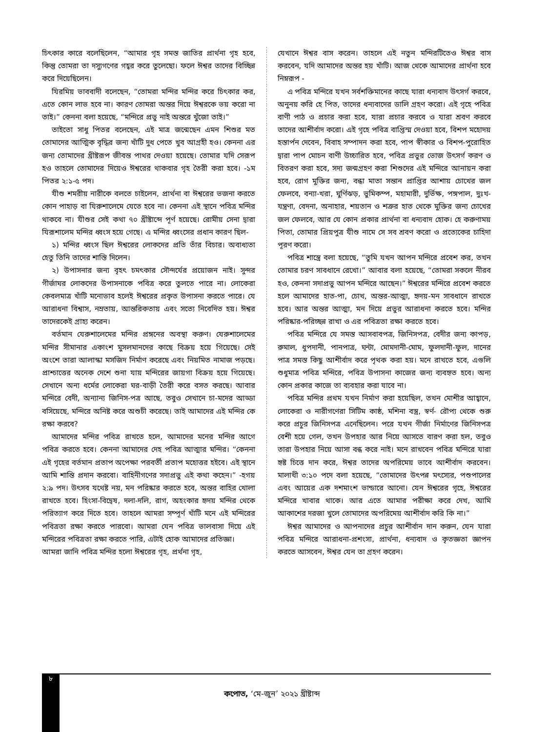চিৎকার কারে বলেছিলেন, “আমার গৃহ সমস্ত জাতির প্রার্থনা গৃহ হবে, কিন্তু তোমরা তা দস্যুগণের গহ্বর করে তুলেছো। ফলে ঈশ্বর তাদের বিচ্ছিন্ন করে দিয়েছিলেন।
যিরমিয় ভাববাদী বলেছেন, “তোমরা মন্দির মন্দির করে চিৎকার কর, এতে কোন লাভ হবে না। কারণ তোমরা অন্তর দিয়ে ঈশ্বরকে ভয় করো না তাই।” কেননা বলা হয়েছে, “মন্দিরে প্রভু নাই অন্তরে খুঁজো তাই।”
তাইতো সাধু পিতর বলেছেন, এই মাত্র জন্মেছেন এমন শিশুর মত তোমাদের আত্মিক বৃদ্ধির জন্য খাঁটি দুধ পেতে খুব আগ্রহী হও। কেননা এর জন্য তোমাদের খ্রীষ্টরূপ জীবন্ত পাথর দেওয়া হয়েছে। তোমার যদি সেরূপ হও তাহলে তোমাদের দিয়েও ঈশ্বরের থাকবার গৃহ তৈরী করা হবে। -১ম পিতর ২:১-৫ পদ।
যীশু শমরীয় নারীকে বলতে চাইলেন, প্রার্থনা বা ঈশ্বরের ভজনা করতে কোন পাহাড় বা যিরুশালেমে যেতে হবে না। কেননা এই স্থানে পবিত্র মন্দির থাকবে না। যীশুর সেই কথা ৭০ খ্রীষ্টাব্দে পূর্ণ হয়েছে। রোমীয় সেনা দ্বারা যিরূশালেম মন্দির ধ্বংস হয়ে গেছে। এ মন্দির ধ্বংসের প্রধান কারণ ছিল-
১) মন্দির ধ্বংস ছিল ঈশ্বরের লোকদের প্রতি তাঁর বিচার। অবাধ্যতা হেতু তিনি তাদের শাস্তি দিলেন।
২) উপাসনার জন্য বৃহৎ চমৎকার সৌন্দর্যের প্রয়োজন নাই। সুন্দর গীর্জাঘর লোকদের উপাসনাকে পবিত্র করে তুলতে পারে না। লোকেরা কেবলমাত্র খাঁটি মনোভাব হলেই ঈশ্বরের প্রকৃত উপাসনা করতে পারে। যে আরাধনা বিশ্বাস, নম্রতায়, আন্তরিকতায় এবং সত্যে নিবেদিত হয়। ঈশ্বর তাদেরকেই গ্রাহ্য করেন।
বর্তমান যেরুশালেমের মন্দির প্রঙ্গনের অবস্থা করুণ। যেরুশালেমের মন্দির সীমানার একাংশ মুসলমানদের কাছে বিক্রয় হয়ে গিয়েছে। সেই অংশে তারা আলাস্কা মসজিদ নির্মাণ করেছে এবং নিয়মিত নামাজ পড়ছে। প্রাশ্চাত্তের অনেক দেশে শুনা যায় মন্দিরের জায়গা বিক্রয় হয়ে গিয়েছে। সেখানে অন্য ধর্মের লোকেরা ঘর-বাড়ী তৈরী করে বসত করছে। আবার মন্দিরে বেদী, অন্যান্য জিনিস-পত্র আছে, তবুও সেখানে চা-মদের আড্ডা বসিয়েছে, মন্দিরে অনিষ্ট করে অশুচী করেছে। তাই আমাদের এই মন্দির কে রক্ষা করবে?
আমাদের মন্দির পবিত্র রাখতে হলে, আমাদের মনের মন্দির আগে পবিত্র করতে হবে। কেননা আমাদের দেহ পবিত্র আত্মার মন্দির। “কেননা এই গৃহের বর্তমান প্রতাপ অপেক্ষা পরবর্তী প্রতাপ মহোত্তর হইবে। এই স্থানে আমি শান্তি প্রদান করবো। বাহিনীগণের সদাপ্রভু এই কথা কহেন।” -হগয় ২:৯ পদ। উৎসব যথেষ্ট নয়, মন পরিষ্কার করতে হবে, অন্তর বাহির খোলা রাখতে হবে। হিংসা-বিদ্বেষ, দলা-দলি, রাগ, অহংকার হৃদয় মন্দির থেকে পরিত্যাগ করে দিতে হবে। তাহলে আমরা সম্পূর্ণ খাঁটি মনে এই মন্দিরের পবিত্রতা রক্ষা করতে পারবো। আমরা যেন পবিত্র ভালবাসা দিয়ে এই মন্দিরের পবিত্রতা রক্ষা করতে পারি, এটাই হোক আমাদের প্রতিজ্ঞা।
আমরা জানি পবিত্র মন্দির হলো ঈশ্বরের গৃহ, প্রর্থনা গৃহ,
যেখানে ঈশ্বর বাস করেন। তাহলে এই নতুন মন্দিরটিতেও ঈশ্বর বাস করবেন, যদি আমাদের অন্তর হয় খাঁটি। আজ থেকে আমাদের প্রার্থনা হবে নিম্নরূপ -
এ পবিত্র মন্দিরে যখন সর্বশক্তিমানের কাছে যারা ধন্যবাদ উৎসর্গ করবে, অনুনয় করি হে পিত, তাদের ধন্যবাদের ডালি গ্রহণ করো। এই গৃহে পবিত্র বাণী পাঠ ও প্রচার করা হবে, যারা প্রচার করবে ও যারা শ্রবণ করবে তাদের আশীর্বাদ করো। এই গৃহে পবিত্র বাপ্তিস্ম দেওয়া হবে, বিশপ মহোদয় হস্তার্পন দেবেন, বিবাহ সম্পাদন করা হবে, পাপ স্বীকার ও বিশপ-পুরোহিত দ্বারা পাপ মোচন বাণী উচ্চারিত হবে, পবিত্র প্রভুর ভোজ উৎসর্গ করণ ও বিতরণ করা হবে, সদ্য জন্মগ্রহণ করা শিশুদের এই মন্দিরে আনায়ন করা হবে, রোগ মুক্তির জন্য, বন্ধা মাতা সন্তান প্রাপ্তির আশায় চোখের জল ফেলবে, বন্যা-খরা, ঘুর্ণিঝড়, ভুমিকম্প, মহামারী, দুর্ভিক্ষ, পঙ্গপাল, দুঃখ-যন্ত্রণা, বেদনা, অনাহার, শয়তান ও শত্রুর হাত থেকে মুক্তির জন্য চোখের জল ফেলবে, আর যে কোন প্রকার প্রার্থনা বা ধন্যবাদ হোক। হে করুণাময় পিতা, তোমার প্রিয়পুত্র যীশু নামে সে সব শ্রবণ করো ও প্রত্যেকের চাহিদা পূরণ করো।
পবিত্র শাস্ত্রে বলা হয়েছে, “তুমি যখন আপন মন্দিরে প্রবেশ কর, তখন তোমার চরণ সাবধানে রেখো।” আবার বলা হয়েছে, “তোমরা সকলে নীরব হও, কেননা সদাপ্রভু আপন মন্দিরে আছেন।” ঈশ্বরের মন্দিরে প্রবেশ করতে হলে আমাদের হাত-পা, চোখ, অন্তর-আত্মা, হৃদয়-মন সাবধানে রাখতে হবে। আর অন্তর আত্মা, মন দিয়ে প্রভুর আরাধনা করতে হবে। মন্দির পরিষ্কার-পরিচ্ছন্ন রাখা ও এর পবিত্রতা রক্ষা করতে হবে।
পবিত্র মন্দিরে যে সমস্ত আসবাবপত্র, জিনিসপত্র, বেদীর জন্য কাপড়, রুমাল, ধুপদানী, পানপাত্র, ঘন্টা, মোমদানী-মোম, ফুলদানী-ফুল, দানের পাত্র সমস্ত কিছু আশীর্বাদ করে পৃথক করা হয়। মনে রাখতে হবে, এগুলি শুধুমাত্র পবিত্র মন্দিরে, পবিত্র উপাসনা কাজের জন্য ব্যবহৃত হবে। অন্য কোন প্রকার কাজে তা ব্যবহার করা যাবে না।
পবিত্র মন্দির প্রথম যখন নির্মাণ করা হয়েছিল, তখন মোশীর আহ্বানে, লোকেরা ও নারীগণেরা সিটিম কাষ্ঠ, মশিনা বস্ত্র, স্বর্ণ- রৌপ্য থেকে শুরু করে প্রচুর জিনিসপত্র এনেছিলেন। পরে যখন গীর্জা নির্মাণের জিনিসপত্র বেশী হয়ে গেল, তখন উপহার আর নিয়ে আসতে বারণ করা হল, তবুও তারা উপহার নিয়ে আসা বন্ধ করে নাই। মনে রাখবেন পবিত্র মন্দিরে যারা হৃষ্ট চিত্তে দান করে, ঈশ্বর তাদের অপরিমেয় ভাবে আশীর্বাদ করবেন। মালাখী ৩:১০ পদে বলা হয়েছে, “তোমাদের উৎপন্ন মৎস্যের, পশুপালের এবং আয়ের এক দশমাংশ ভান্ডারে আনো। যেন ঈশ্বরের গৃহে, ঈশ্বরের মন্দিরে খাবার থাকে। আর এতে আমার পরীক্ষা করে দেখ, আমি আকাশের দরজা খুলে তোমাদের অপরিমেয় আশীর্বাদ করি কি না।”
ঈশ্বর আমাদের ও আপনাদের প্রচুর আশীর্বান দান করুন, যেন যারা পবিত্র মন্দিরে আরাধনা-প্রশংসা, প্রার্থনা, ধন্যবাদ ও কৃতজ্ঞতা জ্ঞাপন করতে আসবেন, ঈশ্বর যেন তা গ্রহণ করেন।
৮
কপোত, ‘মে-জুন’ ২০২১ খ্রীষ্টাব্দ